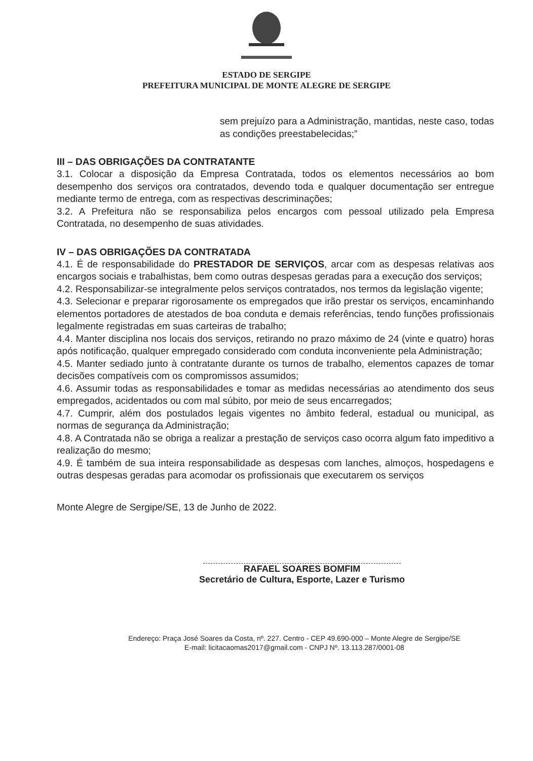ESTADO DE SERGIPE
PREFEITURA MUNICIPAL DE MONTE ALEGRE DE SERGIPE
sem prejuízo para a Administração, mantidas, neste caso, todas as condições preestabelecidas;”
III – DAS OBRIGAÇÕES DA CONTRATANTE
3.1. Colocar a disposição da Empresa Contratada, todos os elementos necessários ao bom desempenho dos serviços ora contratados, devendo toda e qualquer documentação ser entregue mediante termo de entrega, com as respectivas descriminações;
3.2. A Prefeitura não se responsabiliza pelos encargos com pessoal utilizado pela Empresa Contratada, no desempenho de suas atividades.
IV – DAS OBRIGAÇÕES DA CONTRATADA
4.1. É de responsabilidade do PRESTADOR DE SERVIÇOS, arcar com as despesas relativas aos encargos sociais e trabalhistas, bem como outras despesas geradas para a execução dos serviços;
4.2. Responsabilizar-se integralmente pelos serviços contratados, nos termos da legislação vigente;
4.3. Selecionar e preparar rigorosamente os empregados que irão prestar os serviços, encaminhando elementos portadores de atestados de boa conduta e demais referências, tendo funções profissionais legalmente registradas em suas carteiras de trabalho;
4.4. Manter disciplina nos locais dos serviços, retirando no prazo máximo de 24 (vinte e quatro) horas após notificação, qualquer empregado considerado com conduta inconveniente pela Administração;
4.5. Manter sediado junto à contratante durante os turnos de trabalho, elementos capazes de tomar decisões compatíveis com os compromissos assumidos;
4.6. Assumir todas as responsabilidades e tomar as medidas necessárias ao atendimento dos seus empregados, acidentados ou com mal súbito, por meio de seus encarregados;
4.7. Cumprir, além dos postulados legais vigentes no âmbito federal, estadual ou municipal, as normas de segurança da Administração;
4.8. A Contratada não se obriga a realizar a prestação de serviços caso ocorra algum fato impeditivo a realização do mesmo;
4.9. É também de sua inteira responsabilidade as despesas com lanches, almoços, hospedagens e outras despesas geradas para acomodar os profissionais que executarem os serviços
Monte Alegre de Sergipe/SE, 13 de Junho de 2022.
RAFAEL SOARES BOMFIM
Secretário de Cultura, Esporte, Lazer e Turismo
Endereço: Praça José Soares da Costa, nº. 227. Centro - CEP 49.690-000 – Monte Alegre de Sergipe/SE
E-mail: licitacaomas2017@gmail.com - CNPJ Nº. 13.113.287/0001-08